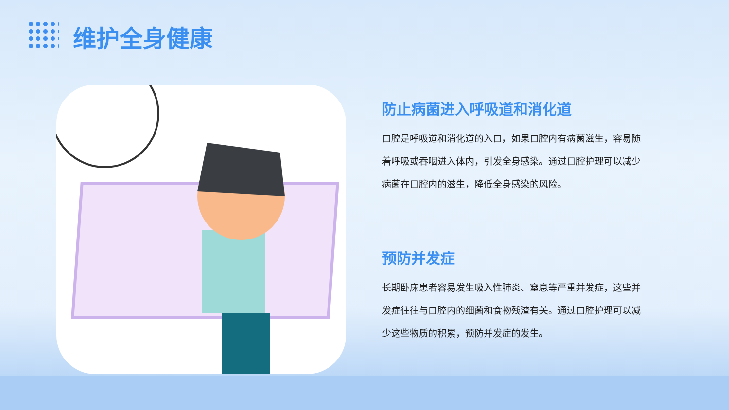维护全身健康
防止病菌进入呼吸道和消化道
口腔是呼吸道和消化道的入口，如果口腔内有病菌滋生，容易随着呼吸或吞咽进入体内，引发全身感染。通过口腔护理可以减少病菌在口腔内的滋生，降低全身感染的风险。
预防并发症
长期卧床患者容易发生吸入性肺炎、窒息等严重并发症，这些并发症往往与口腔内的细菌和食物残渣有关。通过口腔护理可以减少这些物质的积累，预防并发症的发生。